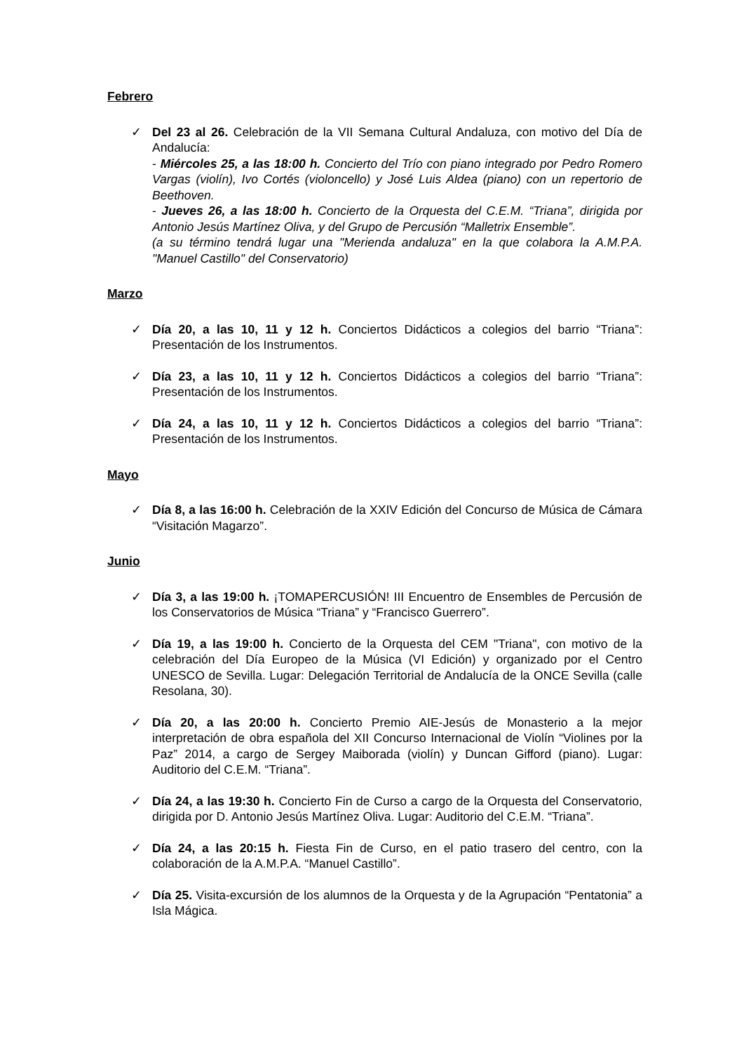Febrero
✓ Del 23 al 26. Celebración de la VII Semana Cultural Andaluza, con motivo del Día de Andalucía:
- Miércoles 25, a las 18:00 h. Concierto del Trío con piano integrado por Pedro Romero Vargas (violín), Ivo Cortés (violoncello) y José Luis Aldea (piano) con un repertorio de Beethoven.
- Jueves 26, a las 18:00 h. Concierto de la Orquesta del C.E.M. “Triana”, dirigida por Antonio Jesús Martínez Oliva, y del Grupo de Percusión “Malletrix Ensemble”.
(a su término tendrá lugar una "Merienda andaluza" en la que colabora la A.M.P.A. "Manuel Castillo" del Conservatorio)
Marzo
✓ Día 20, a las 10, 11 y 12 h. Conciertos Didácticos a colegios del barrio “Triana”: Presentación de los Instrumentos.
✓ Día 23, a las 10, 11 y 12 h. Conciertos Didácticos a colegios del barrio “Triana”: Presentación de los Instrumentos.
✓ Día 24, a las 10, 11 y 12 h. Conciertos Didácticos a colegios del barrio “Triana”: Presentación de los Instrumentos.
Mayo
✓ Día 8, a las 16:00 h. Celebración de la XXIV Edición del Concurso de Música de Cámara “Visitación Magarzo”.
Junio
✓ Día 3, a las 19:00 h. ¡TOMAPERCUSIÓN! III Encuentro de Ensembles de Percusión de los Conservatorios de Música “Triana” y “Francisco Guerrero”.
✓ Día 19, a las 19:00 h. Concierto de la Orquesta del CEM "Triana", con motivo de la celebración del Día Europeo de la Música (VI Edición) y organizado por el Centro UNESCO de Sevilla. Lugar: Delegación Territorial de Andalucía de la ONCE Sevilla (calle Resolana, 30).
✓ Día 20, a las 20:00 h. Concierto Premio AIE-Jesús de Monasterio a la mejor interpretación de obra española del XII Concurso Internacional de Violín “Violines por la Paz” 2014, a cargo de Sergey Maiborada (violín) y Duncan Gifford (piano). Lugar: Auditorio del C.E.M. “Triana”.
✓ Día 24, a las 19:30 h. Concierto Fin de Curso a cargo de la Orquesta del Conservatorio, dirigida por D. Antonio Jesús Martínez Oliva. Lugar: Auditorio del C.E.M. “Triana”.
✓ Día 24, a las 20:15 h. Fiesta Fin de Curso, en el patio trasero del centro, con la colaboración de la A.M.P.A. “Manuel Castillo”.
✓ Día 25. Visita-excursión de los alumnos de la Orquesta y de la Agrupación “Pentatonia” a Isla Mágica.